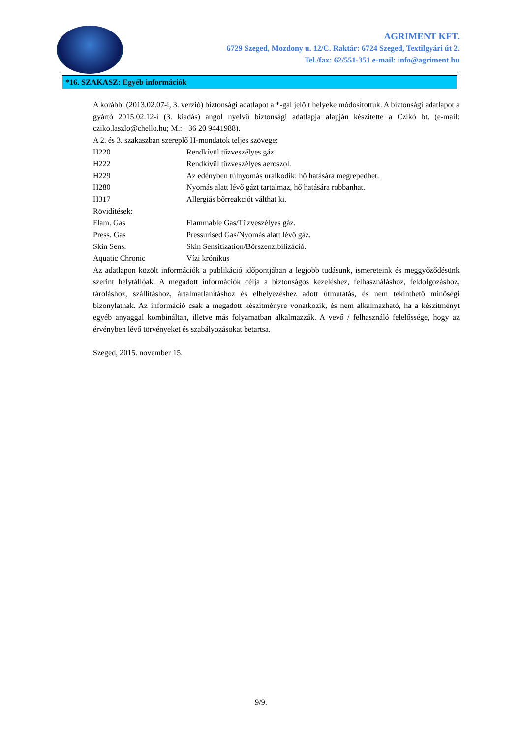AGRIMENT KFT.
6729 Szeged, Mozdony u. 12/C. Raktár: 6724 Szeged, Textilgyári út 2.
Tel./fax: 62/551-351 e-mail: info@agriment.hu
*16. SZAKASZ: Egyéb információk
A korábbi (2013.02.07-i, 3. verzió) biztonsági adatlapot a *-gal jelölt helyeke módosítottuk. A biztonsági adatlapot a gyártó 2015.02.12-i (3. kiadás) angol nyelvű biztonsági adatlapja alapján készítette a Czikó bt. (e-mail: cziko.laszlo@chello.hu; M.: +36 20 9441988).
A 2. és 3. szakaszban szereplő H-mondatok teljes szövege:
H220 Rendkívül tűzveszélyes gáz.
H222 Rendkívül tűzveszélyes aeroszol.
H229 Az edényben túlnyomás uralkodik: hő hatására megrepedhet.
H280 Nyomás alatt lévő gázt tartalmaz, hő hatására robbanhat.
H317 Allergiás bőrreakciót válthat ki.
Rövidítések:
Flam. Gas Flammable Gas/Tűzveszélyes gáz.
Press. Gas Pressurised Gas/Nyomás alatt lévő gáz.
Skin Sens. Skin Sensitization/Bőrszenzibilizáció.
Aquatic Chronic Vízi krónikus
Az adatlapon közölt információk a publikáció időpontjában a legjobb tudásunk, ismereteink és meggyőződésünk szerint helytállóak. A megadott információk célja a biztonságos kezeléshez, felhasználáshoz, feldolgozáshoz, tároláshoz, szállításhoz, ártalmatlanításhoz és elhelyezéshez adott útmutatás, és nem tekinthető minőségi bizonylatnak. Az információ csak a megadott készítményre vonatkozik, és nem alkalmazható, ha a készítményt egyéb anyaggal kombináltan, illetve más folyamatban alkalmazzák. A vevő / felhasználó felelőssége, hogy az érvényben lévő törvényeket és szabályozásokat betartsa.
Szeged, 2015. november 15.
9/9.